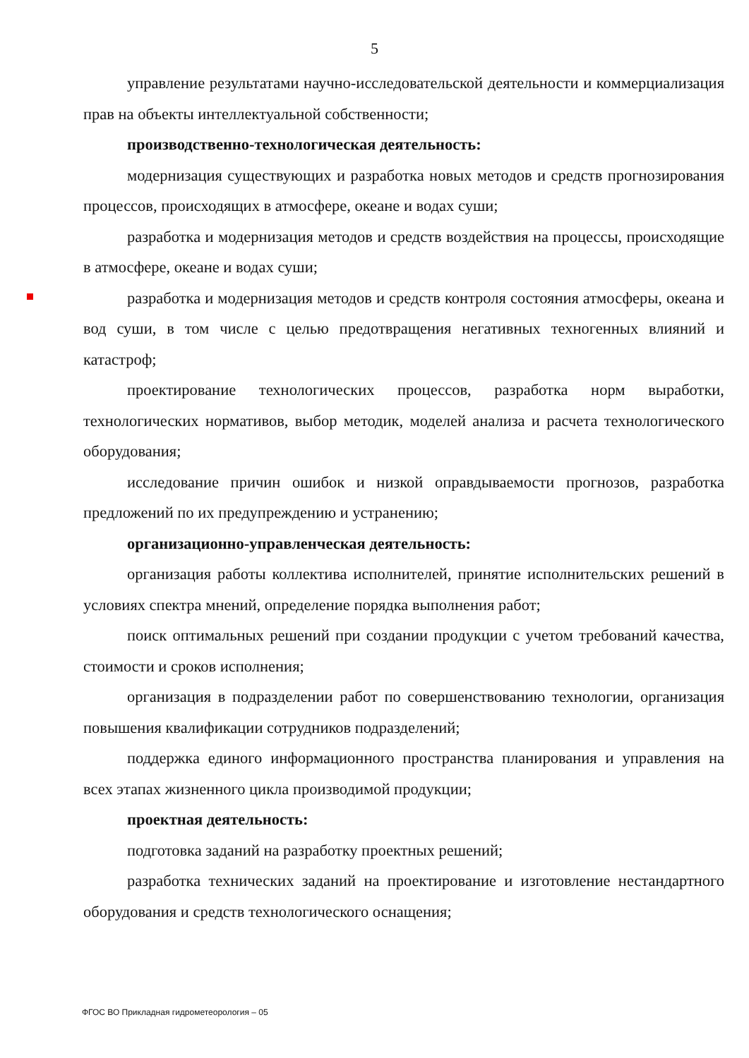5
управление результатами научно-исследовательской деятельности и коммерциализация прав на объекты интеллектуальной собственности;
производственно-технологическая деятельность:
модернизация существующих и разработка новых методов и средств прогнозирования процессов, происходящих в атмосфере, океане и водах суши;
разработка и модернизация методов и средств воздействия на процессы, происходящие в атмосфере, океане и водах суши;
разработка и модернизация методов и средств контроля состояния атмосферы, океана и вод суши, в том числе с целью предотвращения негативных техногенных влияний и катастроф;
проектирование технологических процессов, разработка норм выработки, технологических нормативов, выбор методик, моделей анализа и расчета технологического оборудования;
исследование причин ошибок и низкой оправдываемости прогнозов, разработка предложений по их предупреждению и устранению;
организационно-управленческая деятельность:
организация работы коллектива исполнителей, принятие исполнительских решений в условиях спектра мнений, определение порядка выполнения работ;
поиск оптимальных решений при создании продукции с учетом требований качества, стоимости и сроков исполнения;
организация в подразделении работ по совершенствованию технологии, организация повышения квалификации сотрудников подразделений;
поддержка единого информационного пространства планирования и управления на всех этапах жизненного цикла производимой продукции;
проектная деятельность:
подготовка заданий на разработку проектных решений;
разработка технических заданий на проектирование и изготовление нестандартного оборудования и средств технологического оснащения;
ФГОС ВО Прикладная гидрометеорология – 05